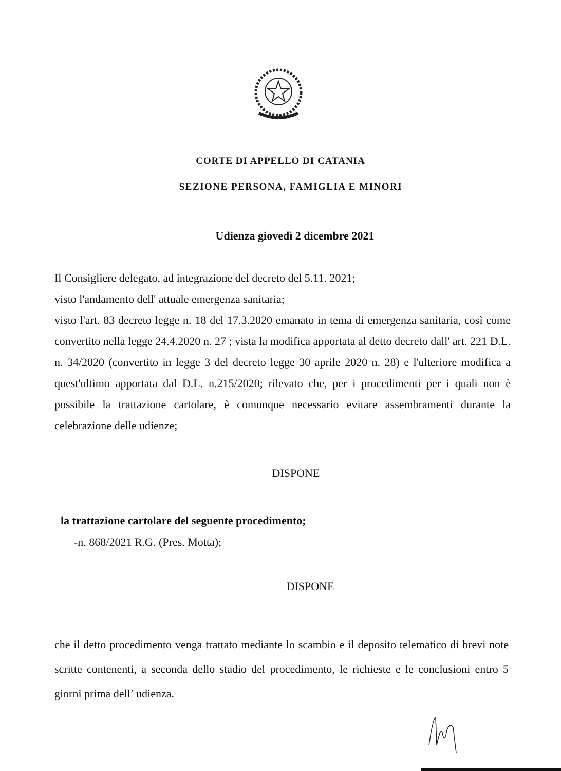CORTE DI APPELLO DI CATANIA
SEZIONE PERSONA, FAMIGLIA E MINORI
Udienza giovedì 2 dicembre 2021
Il Consigliere delegato, ad integrazione del decreto del 5.11. 2021;
visto l'andamento dell' attuale emergenza sanitaria;
visto l'art. 83 decreto legge n. 18 del 17.3.2020 emanato in tema di emergenza sanitaria, così come convertito nella legge 24.4.2020 n. 27 ; vista la modifica apportata al detto decreto dall' art. 221 D.L. n. 34/2020 (convertito in legge 3 del decreto legge 30 aprile 2020 n. 28) e l'ulteriore modifica a quest'ultimo apportata dal D.L. n.215/2020; rilevato che, per i procedimenti per i quali non è possibile la trattazione cartolare, è comunque necessario evitare assembramenti durante la celebrazione delle udienze;
DISPONE
la trattazione cartolare del seguente procedimento;
-n. 868/2021 R.G. (Pres. Motta);
DISPONE
che il detto procedimento venga trattato mediante lo scambio e il deposito telematico di brevi note scritte contenenti, a seconda dello stadio del procedimento, le richieste e le conclusioni entro 5 giorni prima dell’ udienza.